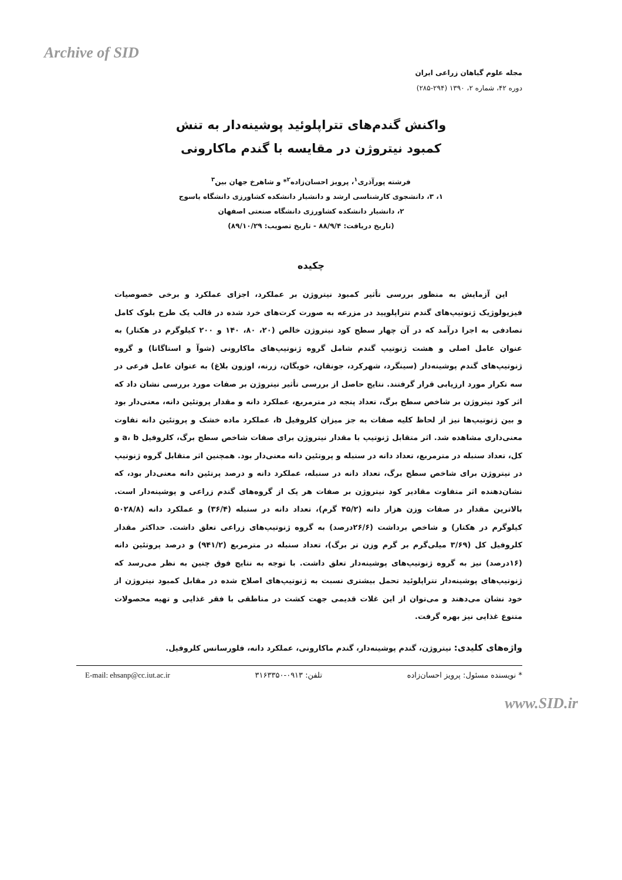Archive of SID
مجله علوم گیاهان زراعی ایران
دوره ۴۲، شماره ۲، ۱۳۹۰ (۲۹۴-۲۸۵)
واکنش گندم‌های تتراپلوئید پوشینه‌دار به تنش
کمبود نیتروژن در مقایسه با گندم ماکارونی
فرشته پورآذری<sup>۱</sup>، پرویز احسان‌زاده<sup>۲</sup>* و شاهرخ جهان بین<sup>۳</sup>
۱، ۳، دانشجوی کارشناسی ارشد و دانشیار دانشکده کشاورزی دانشگاه یاسوج
۲، دانشیار دانشکده کشاورزی دانشگاه صنعتی اصفهان
(تاریخ دریافت: ۸۸/۹/۴ - تاریخ تصویب: ۸۹/۱۰/۲۹)
چکیده
این آزمایش به منظور بررسی تأثیر کمبود نیتروژن بر عملکرد، اجزای عملکرد و برخی خصوصیات فیزیولوژیک ژنوتیپ‌های گندم تتراپلویید در مزرعه به صورت کرت‌های خرد شده در قالب یک طرح بلوک کامل تصادفی به اجرا درآمد که در آن چهار سطح کود نیتروژن خالص (۲۰، ۸۰، ۱۴۰ و ۲۰۰ کیلوگرم در هکتار) به عنوان عامل اصلی و هشت ژنوتیپ گندم شامل گروه ژنوتیپ‌های ماکارونی (شوآ و استاگاتا) و گروه ژنوتیپ‌های گندم پوشینه‌دار (سینگرد، شهرکرد، جونقان، خویگان، زرنه، اوزون بلاغ) به عنوان عامل فرعی در سه تکرار مورد ارزیابی قرار گرفتند. نتایج حاصل از بررسی تأثیر نیتروژن بر صفات مورد بررسی نشان داد که اثر کود نیتروژن بر شاخص سطح برگ، تعداد پنجه در مترمربع، عملکرد دانه و مقدار پروتئین دانه، معنی‌دار بود و بین ژنوتیپ‌ها نیز از لحاظ کلیه صفات به جز میزان کلروفیل b، عملکرد ماده خشک و پروتئین دانه تفاوت معنی‌داری مشاهده شد. اثر متقابل ژنوتیپ با مقدار نیتروژن برای صفات شاخص سطح برگ، کلروفیل a، b و کل، تعداد سنبله در مترمربع، تعداد دانه در سنبله و پروتئین دانه معنی‌دار بود. همچنین اثر متقابل گروه ژنوتیپ در نیتروژن برای شاخص سطح برگ، تعداد دانه در سنبله، عملکرد دانه و درصد پرتئین دانه معنی‌دار بود، که نشان‌دهنده اثر متفاوت مقادیر کود نیتروژن بر صفات هر یک از گروه‌های گندم زراعی و پوشینه‌دار است. بالاترین مقدار در صفات وزن هزار دانه (۴۵/۲ گرم)، تعداد دانه در سنبله (۳۶/۴) و عملکرد دانه (۵۰۲۸/۸ کیلوگرم در هکتار) و شاخص برداشت (۲۶/۶درصد) به گروه ژنوتیپ‌های زراعی تعلق داشت. حداکثر مقدار کلروفیل کل (۳/۶۹ میلی‌گرم بر گرم وزن تر برگ)، تعداد سنبله در مترمربع (۹۴۱/۲) و درصد پروتئین دانه (۱۶درصد) نیز به گروه ژنوتیپ‌های پوشینه‌دار تعلق داشت. با توجه به نتایج فوق چنین به نظر می‌رسد که ژنوتیپ‌های پوشینه‌دار تتراپلوئید تحمل بیشتری نسبت به ژنوتیپ‌های اصلاح شده در مقابل کمبود نیتروژن از خود نشان می‌دهند و می‌توان از این غلات قدیمی جهت کشت در مناطقی با فقر غذایی و تهیه محصولات متنوع غذایی نیز بهره گرفت.
واژه‌های کلیدی: نیتروژن، گندم پوشینه‌دار، گندم ماکارونی، عملکرد دانه، فلورسانس کلروفیل.
* نویسنده مسئول: پرویز احسان‌زاده تلفن: ۰۹۱۳-۳۱۶۳۳۵۰ E-mail: ehsanp@cc.iut.ac.ir
www.SID.ir